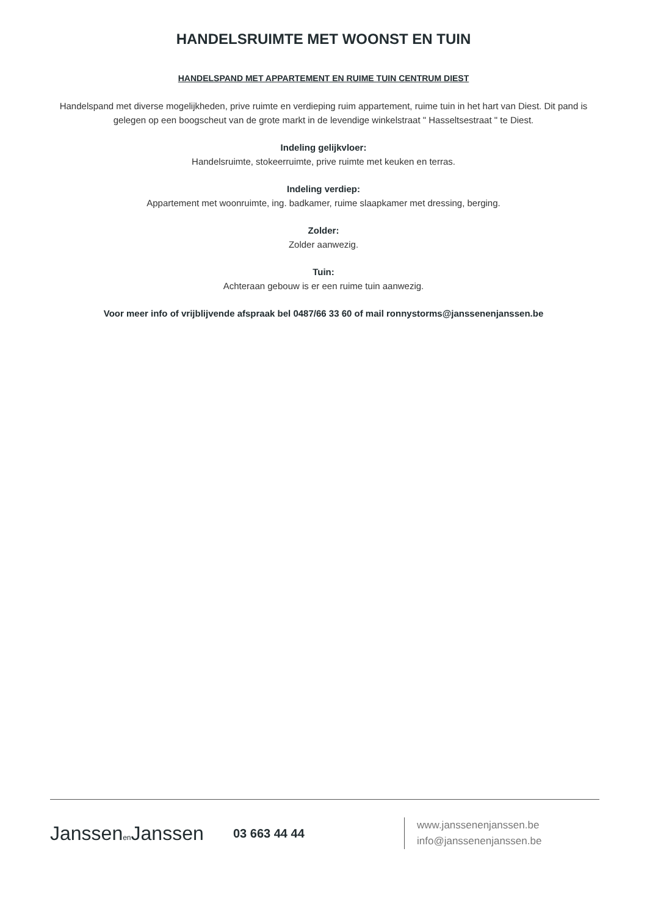HANDELSRUIMTE MET WOONST EN TUIN
HANDELSPAND MET APPARTEMENT EN RUIME TUIN CENTRUM DIEST
Handelspand met diverse mogelijkheden, prive ruimte en verdieping ruim appartement, ruime tuin in het hart van Diest. Dit pand is gelegen op een boogscheut van de grote markt in de levendige winkelstraat " Hasseltsestraat " te Diest.
Indeling gelijkvloer:
Handelsruimte, stokeerruimte, prive ruimte met keuken en terras.
Indeling verdiep:
Appartement met woonruimte, ing. badkamer, ruime slaapkamer met dressing, berging.
Zolder:
Zolder aanwezig.
Tuin:
Achteraan gebouw is er een ruime tuin aanwezig.
Voor meer info of vrijblijvende afspraak bel 0487/66 33 60 of mail ronnystorms@janssenenjanssen.be
Janssenen Janssen
03 663 44 44
www.janssenenjanssen.be
info@janssenenjanssen.be